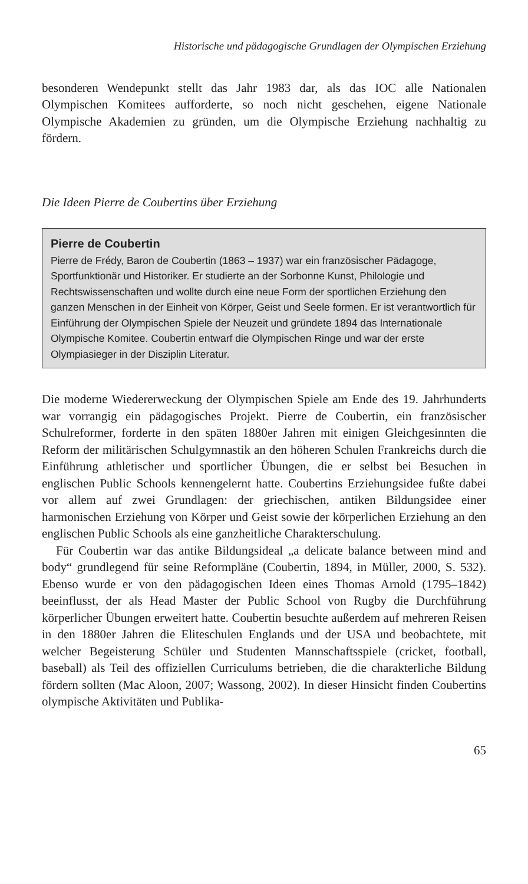Historische und pädagogische Grundlagen der Olympischen Erziehung
besonderen Wendepunkt stellt das Jahr 1983 dar, als das IOC alle Nationalen Olympischen Komitees aufforderte, so noch nicht geschehen, eigene Nationale Olympische Akademien zu gründen, um die Olympische Erziehung nachhaltig zu fördern.
Die Ideen Pierre de Coubertins über Erziehung
Pierre de Coubertin
Pierre de Frédy, Baron de Coubertin (1863 – 1937) war ein französischer Pädagoge, Sportfunktionär und Historiker. Er studierte an der Sorbonne Kunst, Philologie und Rechtswissenschaften und wollte durch eine neue Form der sportlichen Erziehung den ganzen Menschen in der Einheit von Körper, Geist und Seele formen. Er ist verantwortlich für Einführung der Olympischen Spiele der Neuzeit und gründete 1894 das Internationale Olympische Komitee. Coubertin entwarf die Olympischen Ringe und war der erste Olympiasieger in der Disziplin Literatur.
Die moderne Wiedererweckung der Olympischen Spiele am Ende des 19. Jahrhunderts war vorrangig ein pädagogisches Projekt. Pierre de Coubertin, ein französischer Schulreformer, forderte in den späten 1880er Jahren mit einigen Gleichgesinnten die Reform der militärischen Schulgymnastik an den höheren Schulen Frankreichs durch die Einführung athletischer und sportlicher Übungen, die er selbst bei Besuchen in englischen Public Schools kennengelernt hatte. Coubertins Erziehungsidee fußte dabei vor allem auf zwei Grundlagen: der griechischen, antiken Bildungsidee einer harmonischen Erziehung von Körper und Geist sowie der körperlichen Erziehung an den englischen Public Schools als eine ganzheitliche Charakterschulung.
Für Coubertin war das antike Bildungsideal „a delicate balance between mind and body“ grundlegend für seine Reformpläne (Coubertin, 1894, in Müller, 2000, S. 532). Ebenso wurde er von den pädagogischen Ideen eines Thomas Arnold (1795–1842) beeinflusst, der als Head Master der Public School von Rugby die Durchführung körperlicher Übungen erweitert hatte. Coubertin besuchte außerdem auf mehreren Reisen in den 1880er Jahren die Eliteschulen Englands und der USA und beobachtete, mit welcher Begeisterung Schüler und Studenten Mannschaftsspiele (cricket, football, baseball) als Teil des offiziellen Curriculums betrieben, die die charakterliche Bildung fördern sollten (Mac Aloon, 2007; Wassong, 2002). In dieser Hinsicht finden Coubertins olympische Aktivitäten und Publika-
65